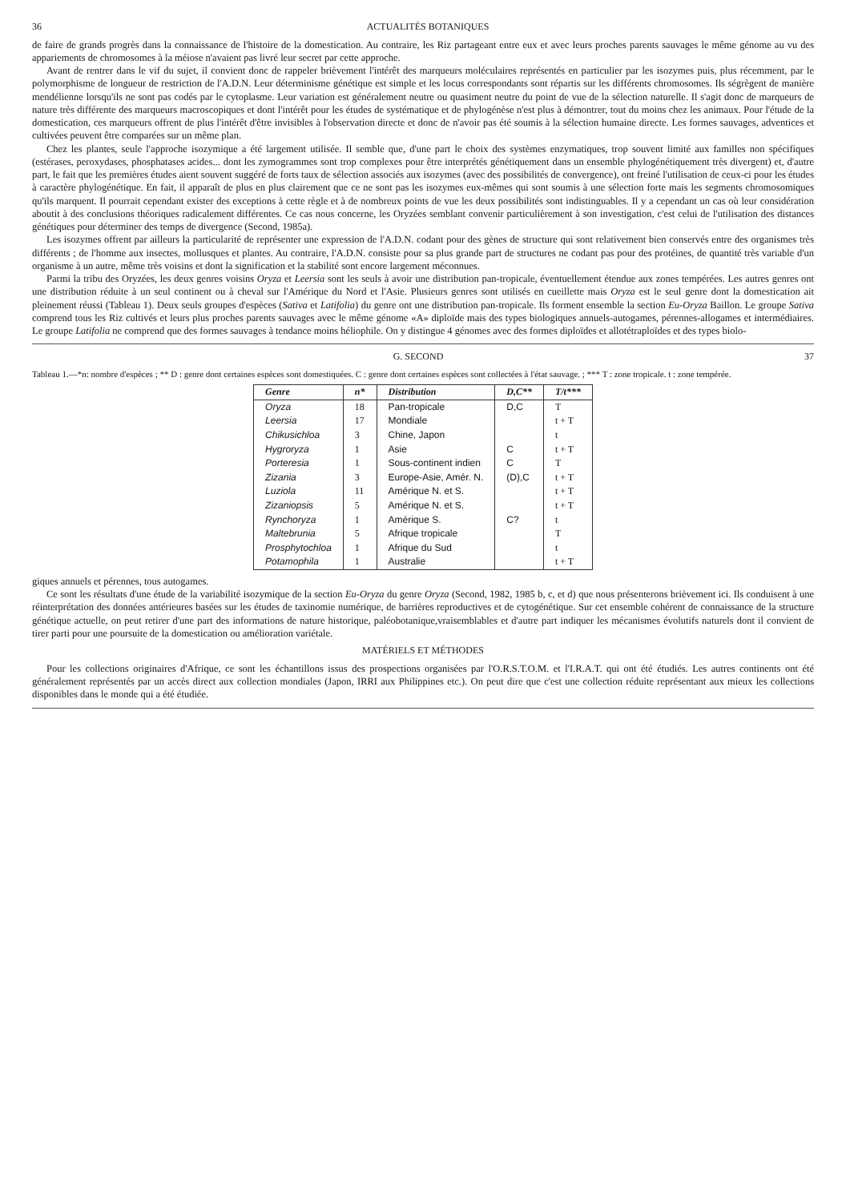36 ACTUALITÉS BOTANIQUES
de faire de grands progrès dans la connaissance de l'histoire de la domestication. Au contraire, les Riz partageant entre eux et avec leurs proches parents sauvages le même génome au vu des appariements de chromosomes à la méiose n'avaient pas livré leur secret par cette approche.
Avant de rentrer dans le vif du sujet, il convient donc de rappeler brièvement l'intérêt des marqueurs moléculaires représentés en particulier par les isozymes puis, plus récemment, par le polymorphisme de longueur de restriction de l'A.D.N. Leur déterminisme génétique est simple et les locus correspondants sont répartis sur les différents chromosomes. Ils ségrègent de manière mendélienne lorsqu'ils ne sont pas codés par le cytoplasme. Leur variation est généralement neutre ou quasiment neutre du point de vue de la sélection naturelle. Il s'agit donc de marqueurs de nature très différente des marqueurs macroscopiques et dont l'intérêt pour les études de systématique et de phylogénèse n'est plus à démontrer, tout du moins chez les animaux. Pour l'étude de la domestication, ces marqueurs offrent de plus l'intérêt d'être invisibles à l'observation directe et donc de n'avoir pas été soumis à la sélection humaine directe. Les formes sauvages, adventices et cultivées peuvent être comparées sur un même plan.
Chez les plantes, seule l'approche isozymique a été largement utilisée. Il semble que, d'une part le choix des systèmes enzymatiques, trop souvent limité aux familles non spécifiques (estérases, peroxydases, phosphatases acides... dont les zymogrammes sont trop complexes pour être interprétés génétiquement dans un ensemble phylogénétiquement très divergent) et, d'autre part, le fait que les premières études aient souvent suggéré de forts taux de sélection associés aux isozymes (avec des possibilités de convergence), ont freiné l'utilisation de ceux-ci pour les études à caractère phylogénétique. En fait, il apparaît de plus en plus clairement que ce ne sont pas les isozymes eux-mêmes qui sont soumis à une sélection forte mais les segments chromosomiques qu'ils marquent. Il pourrait cependant exister des exceptions à cette règle et à de nombreux points de vue les deux possibilités sont indistinguables. Il y a cependant un cas où leur considération aboutit à des conclusions théoriques radicalement différentes. Ce cas nous concerne, les Oryzées semblant convenir particulièrement à son investigation, c'est celui de l'utilisation des distances génétiques pour déterminer des temps de divergence (Second, 1985a).
Les isozymes offrent par ailleurs la particularité de représenter une expression de l'A.D.N. codant pour des gènes de structure qui sont relativement bien conservés entre des organismes très différents ; de l'homme aux insectes, mollusques et plantes. Au contraire, l'A.D.N. consiste pour sa plus grande part de structures ne codant pas pour des protéines, de quantité très variable d'un organisme à un autre, même très voisins et dont la signification et la stabilité sont encore largement méconnues.
Parmi la tribu des Oryzées, les deux genres voisins Oryza et Leersia sont les seuls à avoir une distribution pan-tropicale, éventuellement étendue aux zones tempérées. Les autres genres ont une distribution réduite à un seul continent ou à cheval sur l'Amérique du Nord et l'Asie. Plusieurs genres sont utilisés en cueillette mais Oryza est le seul genre dont la domestication ait pleinement réussi (Tableau 1). Deux seuls groupes d'espèces (Sativa et Latifolia) du genre ont une distribution pan-tropicale. Ils forment ensemble la section Eu-Oryza Baillon. Le groupe Sativa comprend tous les Riz cultivés et leurs plus proches parents sauvages avec le même génome «A» diploïde mais des types biologiques annuels-autogames, pérennes-allogames et intermédiaires. Le groupe Latifolia ne comprend que des formes sauvages à tendance moins héliophile. On y distingue 4 génomes avec des formes diploïdes et allotétraploïdes et des types biolo-
G. SECOND 37
Tableau 1.—*n: nombre d'espèces ; ** D : genre dont certaines espèces sont domestiquées. C : genre dont certaines espèces sont collectées à l'état sauvage. ; *** T : zone tropicale. t : zone tempérée.
| Genre | n* | Distribution | D,C** | T/t*** |
| --- | --- | --- | --- | --- |
| Oryza | 18 | Pan-tropicale | D,C | T |
| Leersia | 17 | Mondiale | | t + T |
| Chikusichloa | 3 | Chine, Japon | | t |
| Hygroryza | 1 | Asie | C | t + T |
| Porteresia | 1 | Sous-continent indien | C | T |
| Zizania | 3 | Europe-Asie, Amér. N. | (D),C | t + T |
| Luziola | 11 | Amérique N. et S. | | t + T |
| Zizaniopsis | 5 | Amérique N. et S. | | t + T |
| Rynchoryza | 1 | Amérique S. | C? | t |
| Maltebrunia | 5 | Afrique tropicale | | T |
| Prosphytochloa | 1 | Afrique du Sud | | t |
| Potamophila | 1 | Australie | | t + T |
giques annuels et pérennes, tous autogames.
Ce sont les résultats d'une étude de la variabilité isozymique de la section Eu-Oryza du genre Oryza (Second, 1982, 1985 b, c, et d) que nous présenterons brièvement ici. Ils conduisent à une réinterprétation des données antérieures basées sur les études de taxinomie numérique, de barrières reproductives et de cytogénétique. Sur cet ensemble cohérent de connaissance de la structure génétique actuelle, on peut retirer d'une part des informations de nature historique, paléobotanique,vraisemblables et d'autre part indiquer les mécanismes évolutifs naturels dont il convient de tirer parti pour une poursuite de la domestication ou amélioration variétale.
MATÉRIELS ET MÉTHODES
Pour les collections originaires d'Afrique, ce sont les échantillons issus des prospections organisées par l'O.R.S.T.O.M. et l'I.R.A.T. qui ont été étudiés. Les autres continents ont été généralement représentés par un accès direct aux collection mondiales (Japon, IRRI aux Philippines etc.). On peut dire que c'est une collection réduite représentant aux mieux les collections disponibles dans le monde qui a été étudiée.